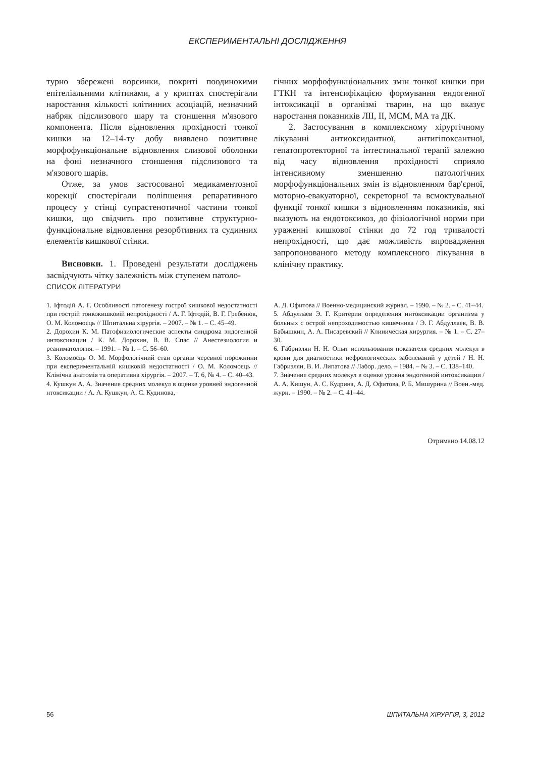ЕКСПЕРИМЕНТАЛЬНІ ДОСЛІДЖЕННЯ
турно збережені ворсинки, покриті поодинокими епітеліальними клітинами, а у криптах спостерігали наростання кількості клітинних асоціацій, незначний набряк підслизового шару та стоншення м'язового компонента. Після відновлення прохідності тонкої кишки на 12–14-ту добу виявлено позитивне морфофункціональне відновлення слизової оболонки на фоні незначного стоншення підслизового та м'язового шарів.
Отже, за умов застосованої медикаментозної корекції спостерігали поліпшення репаративного процесу у стінці супрастенотичної частини тонкої кишки, що свідчить про позитивне структурно-функціональне відновлення резорбтивних та судинних елементів кишкової стінки.
Висновки. 1. Проведені результати досліджень засвідчують чітку залежність між ступенем патоло-
гічних морфофункціональних змін тонкої кишки при ГТКН та інтенсифікацією формування ендогенної інтоксикації в організмі тварин, на що вказує наростання показників ЛІІ, ІІ, МСМ, МА та ДК.
2. Застосування в комплексному хірургічному лікуванні антиоксидантної, антигіпоксантної, гепатопротекторної та інтестинальної терапії залежно від часу відновлення прохідності сприяло інтенсивному зменшенню патологічних морфофункціональних змін із відновленням бар'єрної, моторно-евакуаторної, секреторної та всмоктувальної функції тонкої кишки з відновленням показників, які вказують на ендотоксикоз, до фізіологічної норми при ураженні кишкової стінки до 72 год тривалості непрохідності, що дає можливість впровадження запропонованого методу комплексного лікування в клінічну практику.
СПИСОК ЛІТЕРАТУРИ
1. Іфтодій А. Г. Особливості патогенезу гострої кишкової недостатності при гострій тонкокишковій непрохідності / А. Г. Іфтодій, В. Г. Гребенюк, О. М. Коломоєць // Шпитальна хірургія. – 2007. – № 1. – С. 45–49.
2. Дорохин К. М. Патофизиологические аспекты синдрома эндогенной интоксикации / К. М. Дорохин, В. В. Спас // Анестезиология и реаниматология. – 1991. – № 1. – С. 56–60.
3. Коломоєць О. М. Морфологічний стан органів черевної порожнини при експериментальній кишковій недостатності / О. М. Коломоєць // Клінічна анатомія та оперативна хірургія. – 2007. – Т. 6, № 4. – С. 40–43.
4. Кушкун А. А. Значение средних молекул в оценке уровней эндогенной нтоксикации / А. А. Кушкун, А. С. Кудинова,
А. Д. Офитова // Военно-медицинский журнал. – 1990. – № 2. – С. 41–44.
5. Абдуллаев Э. Г. Критерии определения интоксикации организма у больных с острой непроходимостью кишечника / Э. Г. Абдуллаев, В. В. Бабышкин, А. А. Писаревский // Клиническая хирургия. – № 1. – С. 27–30.
6. Габриэлян Н. Н. Опыт использования показателя средних молекул в крови для диагностики нефрологических заболеваний у детей / Н. Н. Габриэлян, В. И. Липатова // Лабор. дело. – 1984. – № 3. – С. 138–140.
7. Значение средних молекул в оценке уровня эндогенной интоксикации / А. А. Кишун, А. С. Кудрина, А. Д. Офитова, Р. Б. Мишурина // Воен.-мед. журн. – 1990. – № 2. – С. 41–44.
Отримано 14.08.12
56 ШПИТАЛЬНА ХІРУРГІЯ, 3, 2012